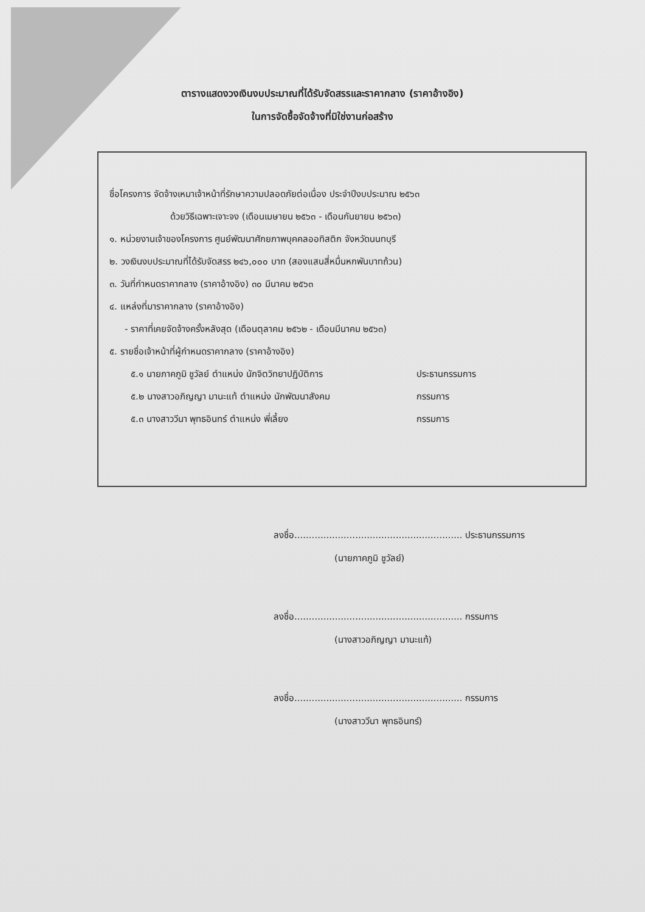ตารางแสดงวงเงินงบประมาณที่ได้รับจัดสรรและราคากลาง (ราคาอ้างอิง)
ในการจัดซื้อจัดจ้างที่มิใช่งานก่อสร้าง
ชื่อโครงการ จัดจ้างเหมาเจ้าหน้าที่รักษาความปลอดภัยต่อเนื่อง ประจำปีงบประมาณ ๒๕๖๓
ด้วยวิธีเฉพาะเจาะจง (เดือนเมษายน ๒๕๖๓ - เดือนกันยายน ๒๕๖๓)
๑. หน่วยงานเจ้าของโครงการ ศูนย์พัฒนาศักยภาพบุคคลออทิสติก จังหวัดนนทบุรี
๒. วงเงินงบประมาณที่ได้รับจัดสรร ๒๔๖,๐๐๐ บาท (สองแสนสี่หมื่นหกพันบาทถ้วน)
๓. วันที่กำหนดราคากลาง (ราคาอ้างอิง) ๓๐ มีนาคม ๒๕๖๓
๔. แหล่งที่มาราคากลาง (ราคาอ้างอิง)
- ราคาที่เคยจัดจ้างครั้งหลังสุด (เดือนตุลาคม ๒๕๖๒ - เดือนมีนาคม ๒๕๖๓)
๕. รายชื่อเจ้าหน้าที่ผู้กำหนดราคากลาง (ราคาอ้างอิง)
๕.๑ นายภาคภูมิ ชูวัลย์ ตำแหน่ง นักจิตวิทยาปฏิบัติการ ประธานกรรมการ
๕.๒ นางสาวอภิญญา มานะแท้ ตำแหน่ง นักพัฒนาสังคม กรรมการ
๕.๓ นางสาววีนา พุทธอินทร์ ตำแหน่ง พี่เลี้ยง กรรมการ
ลงชื่อ.......................................................... ประธานกรรมการ
(นายภาคภูมิ ชูวัลย์)
ลงชื่อ.......................................................... กรรมการ
(นางสาวอภิญญา มานะแท้)
ลงชื่อ.......................................................... กรรมการ
(นางสาววีนา พุทธอินทร์)